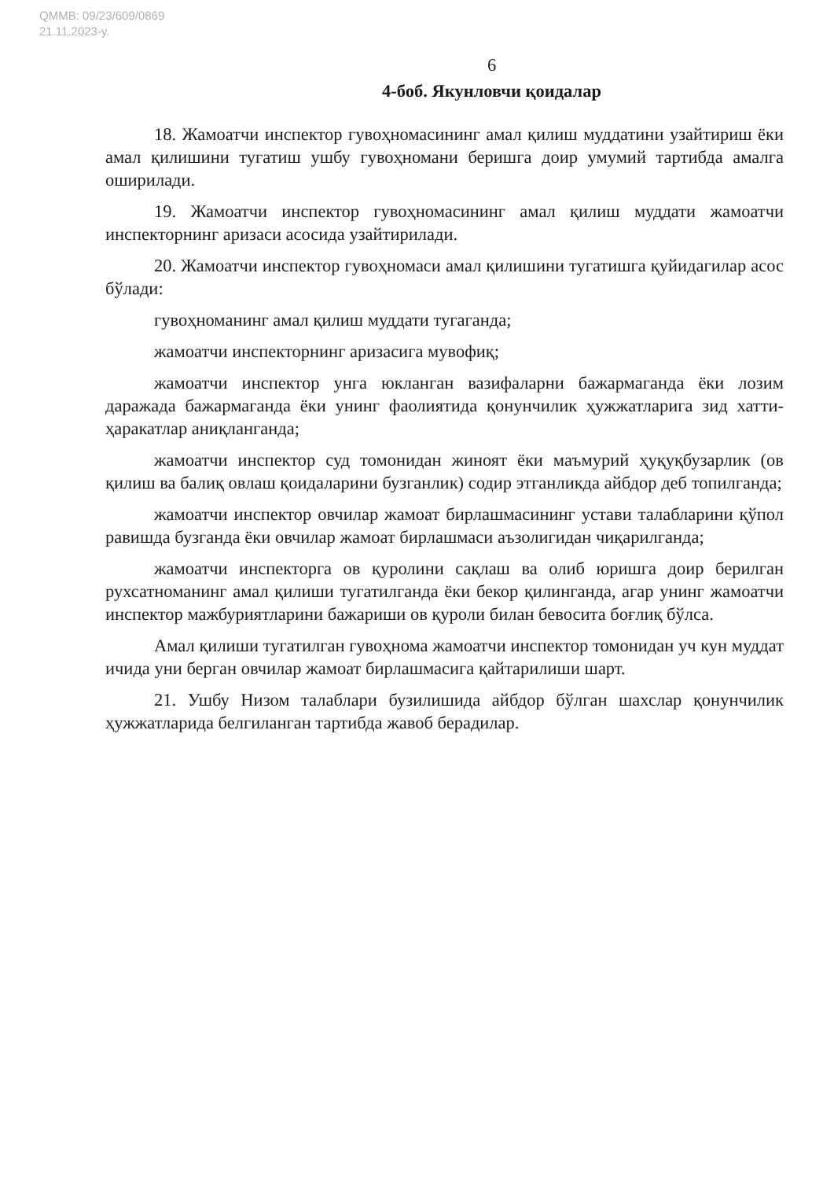QMMB: 09/23/609/0869
21.11.2023-y.
6
4-боб. Якунловчи қоидалар
18. Жамоатчи инспектор гувоҳномасининг амал қилиш муддатини узайтириш ёки амал қилишини тугатиш ушбу гувоҳномани беришга доир умумий тартибда амалга оширилади.
19. Жамоатчи инспектор гувоҳномасининг амал қилиш муддати жамоатчи инспекторнинг аризаси асосида узайтирилади.
20. Жамоатчи инспектор гувоҳномаси амал қилишини тугатишга қуйидагилар асос бўлади:
гувоҳноманинг амал қилиш муддати тугаганда;
жамоатчи инспекторнинг аризасига мувофиқ;
жамоатчи инспектор унга юкланган вазифаларни бажармаганда ёки лозим даражада бажармаганда ёки унинг фаолиятида қонунчилик ҳужжатларига зид хатти-ҳаракатлар аниқланганда;
жамоатчи инспектор суд томонидан жиноят ёки маъмурий ҳуқуқбузарлик (ов қилиш ва балиқ овлаш қоидаларини бузганлик) содир этганликда айбдор деб топилганда;
жамоатчи инспектор овчилар жамоат бирлашмасининг устави талабларини қўпол равишда бузганда ёки овчилар жамоат бирлашмаси аъзолигидан чиқарилганда;
жамоатчи инспекторга ов қуролини сақлаш ва олиб юришга доир берилган рухсатноманинг амал қилиши тугатилганда ёки бекор қилинганда, агар унинг жамоатчи инспектор мажбуриятларини бажариши ов қуроли билан бевосита боғлиқ бўлса.
Амал қилиши тугатилган гувоҳнома жамоатчи инспектор томонидан уч кун муддат ичида уни берган овчилар жамоат бирлашмасига қайтарилиши шарт.
21. Ушбу Низом талаблари бузилишида айбдор бўлган шахслар қонунчилик ҳужжатларида белгиланган тартибда жавоб берадилар.